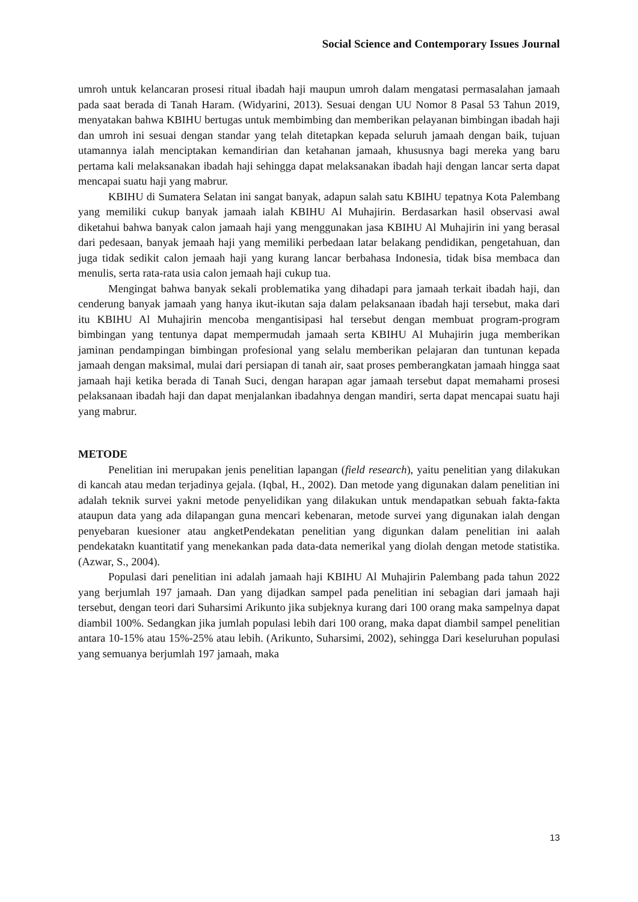Social Science and Contemporary Issues Journal
umroh untuk kelancaran prosesi ritual ibadah haji maupun umroh dalam mengatasi permasalahan jamaah pada saat berada di Tanah Haram. (Widyarini, 2013). Sesuai dengan UU Nomor 8 Pasal 53 Tahun 2019, menyatakan bahwa KBIHU bertugas untuk membimbing dan memberikan pelayanan bimbingan ibadah haji dan umroh ini sesuai dengan standar yang telah ditetapkan kepada seluruh jamaah dengan baik, tujuan utamannya ialah menciptakan kemandirian dan ketahanan jamaah, khususnya bagi mereka yang baru pertama kali melaksanakan ibadah haji sehingga dapat melaksanakan ibadah haji dengan lancar serta dapat mencapai suatu haji yang mabrur.
KBIHU di Sumatera Selatan ini sangat banyak, adapun salah satu KBIHU tepatnya Kota Palembang yang memiliki cukup banyak jamaah ialah KBIHU Al Muhajirin. Berdasarkan hasil observasi awal diketahui bahwa banyak calon jamaah haji yang menggunakan jasa KBIHU Al Muhajirin ini yang berasal dari pedesaan, banyak jemaah haji yang memiliki perbedaan latar belakang pendidikan, pengetahuan, dan juga tidak sedikit calon jemaah haji yang kurang lancar berbahasa Indonesia, tidak bisa membaca dan menulis, serta rata-rata usia calon jemaah haji cukup tua.
Mengingat bahwa banyak sekali problematika yang dihadapi para jamaah terkait ibadah haji, dan cenderung banyak jamaah yang hanya ikut-ikutan saja dalam pelaksanaan ibadah haji tersebut, maka dari itu KBIHU Al Muhajirin mencoba mengantisipasi hal tersebut dengan membuat program-program bimbingan yang tentunya dapat mempermudah jamaah serta KBIHU Al Muhajirin juga memberikan jaminan pendampingan bimbingan profesional yang selalu memberikan pelajaran dan tuntunan kepada jamaah dengan maksimal, mulai dari persiapan di tanah air, saat proses pemberangkatan jamaah hingga saat jamaah haji ketika berada di Tanah Suci, dengan harapan agar jamaah tersebut dapat memahami prosesi pelaksanaan ibadah haji dan dapat menjalankan ibadahnya dengan mandiri, serta dapat mencapai suatu haji yang mabrur.
METODE
Penelitian ini merupakan jenis penelitian lapangan (field research), yaitu penelitian yang dilakukan di kancah atau medan terjadinya gejala. (Iqbal, H., 2002). Dan metode yang digunakan dalam penelitian ini adalah teknik survei yakni metode penyelidikan yang dilakukan untuk mendapatkan sebuah fakta-fakta ataupun data yang ada dilapangan guna mencari kebenaran, metode survei yang digunakan ialah dengan penyebaran kuesioner atau angketPendekatan penelitian yang digunkan dalam penelitian ini aalah pendekatakn kuantitatif yang menekankan pada data-data nemerikal yang diolah dengan metode statistika. (Azwar, S., 2004).
Populasi dari penelitian ini adalah jamaah haji KBIHU Al Muhajirin Palembang pada tahun 2022 yang berjumlah 197 jamaah. Dan yang dijadkan sampel pada penelitian ini sebagian dari jamaah haji tersebut, dengan teori dari Suharsimi Arikunto jika subjeknya kurang dari 100 orang maka sampelnya dapat diambil 100%. Sedangkan jika jumlah populasi lebih dari 100 orang, maka dapat diambil sampel penelitian antara 10-15% atau 15%-25% atau lebih. (Arikunto, Suharsimi, 2002), sehingga Dari keseluruhan populasi yang semuanya berjumlah 197 jamaah, maka
13